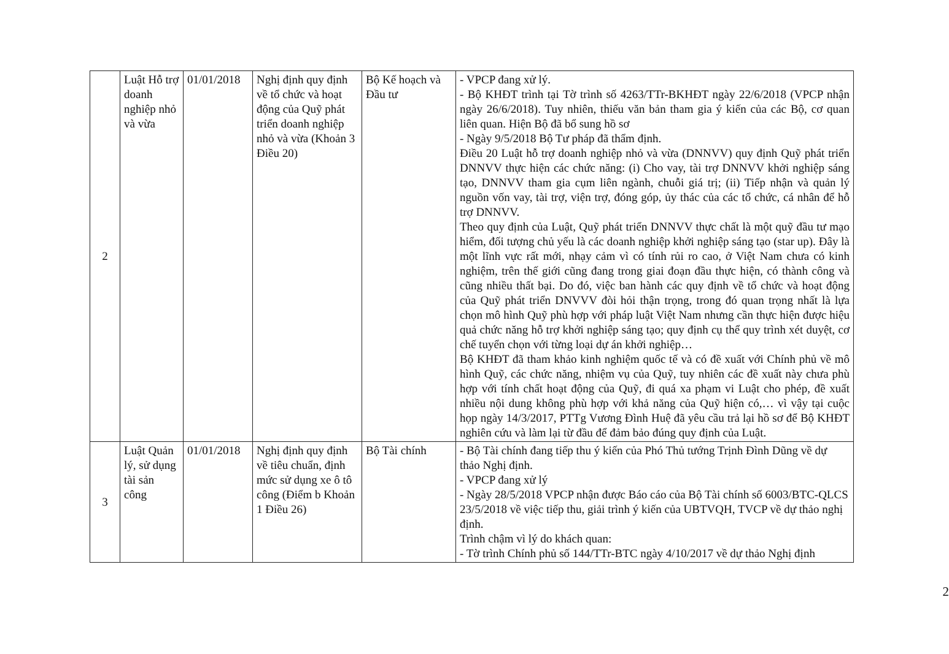| 2 | Luật Hỗ trợ doanh nghiệp nhỏ và vừa | 01/01/2018 | Nghị định quy định về tổ chức và hoạt động của Quỹ phát triển doanh nghiệp nhỏ và vừa (Khoản 3 Điều 20) | Bộ Kế hoạch và Đầu tư | - VPCP đang xử lý. - Bộ KHĐT trình tại Tờ trình số 4263/TTr-BKHĐT ngày 22/6/2018 (VPCP nhận ngày 26/6/2018). Tuy nhiên, thiếu văn bản tham gia ý kiến của các Bộ, cơ quan liên quan. Hiện Bộ đã bổ sung hồ sơ - Ngày 9/5/2018 Bộ Tư pháp đã thẩm định. Điều 20 Luật hỗ trợ doanh nghiệp nhỏ và vừa (DNNVV) quy định Quỹ phát triển DNNVV thực hiện các chức năng: (i) Cho vay, tài trợ DNNVV khởi nghiệp sáng tạo, DNNVV tham gia cụm liên ngành, chuỗi giá trị; (ii) Tiếp nhận và quản lý nguồn vốn vay, tài trợ, viện trợ, đóng góp, ủy thác của các tổ chức, cá nhân để hỗ trợ DNNVV. Theo quy định của Luật, Quỹ phát triển DNNVV thực chất là một quỹ đầu tư mạo hiểm, đối tượng chủ yếu là các doanh nghiệp khởi nghiệp sáng tạo (star up). Đây là một lĩnh vực rất mới, nhạy cảm vì có tính rủi ro cao, ở Việt Nam chưa có kinh nghiệm, trên thế giới cũng đang trong giai đoạn đầu thực hiện, có thành công và cũng nhiều thất bại. Do đó, việc ban hành các quy định về tổ chức và hoạt động của Quỹ phát triển DNVVV đòi hỏi thận trọng, trong đó quan trọng nhất là lựa chọn mô hình Quỹ phù hợp với pháp luật Việt Nam nhưng cần thực hiện được hiệu quả chức năng hỗ trợ khởi nghiệp sáng tạo; quy định cụ thể quy trình xét duyệt, cơ chế tuyển chọn với từng loại dự án khởi nghiệp… Bộ KHĐT đã tham khảo kinh nghiệm quốc tế và có đề xuất với Chính phủ về mô hình Quỹ, các chức năng, nhiệm vụ của Quỹ, tuy nhiên các đề xuất này chưa phù hợp với tính chất hoạt động của Quỹ, đi quá xa phạm vi Luật cho phép, đề xuất nhiều nội dung không phù hợp với khả năng của Quỹ hiện có,… vì vậy tại cuộc họp ngày 14/3/2017, PTTg Vương Đình Huệ đã yêu cầu trả lại hồ sơ để Bộ KHĐT nghiên cứu và làm lại từ đầu để đảm bảo đúng quy định của Luật. |
| 3 | Luật Quản lý, sử dụng tài sản công | 01/01/2018 | Nghị định quy định về tiêu chuẩn, định mức sử dụng xe ô tô công (Điểm b Khoản 1 Điều 26) | Bộ Tài chính | - Bộ Tài chính đang tiếp thu ý kiến của Phó Thủ tướng Trịnh Đình Dũng về dự thảo Nghị định. - VPCP đang xử lý - Ngày 28/5/2018 VPCP nhận được Báo cáo của Bộ Tài chính số 6003/BTC-QLCS 23/5/2018 về việc tiếp thu, giải trình ý kiến của UBTVQH, TVCP về dự thảo nghị định. Trình chậm vì lý do khách quan: - Tờ trình Chính phủ số 144/TTr-BTC ngày 4/10/2017 về dự thảo Nghị định |
2